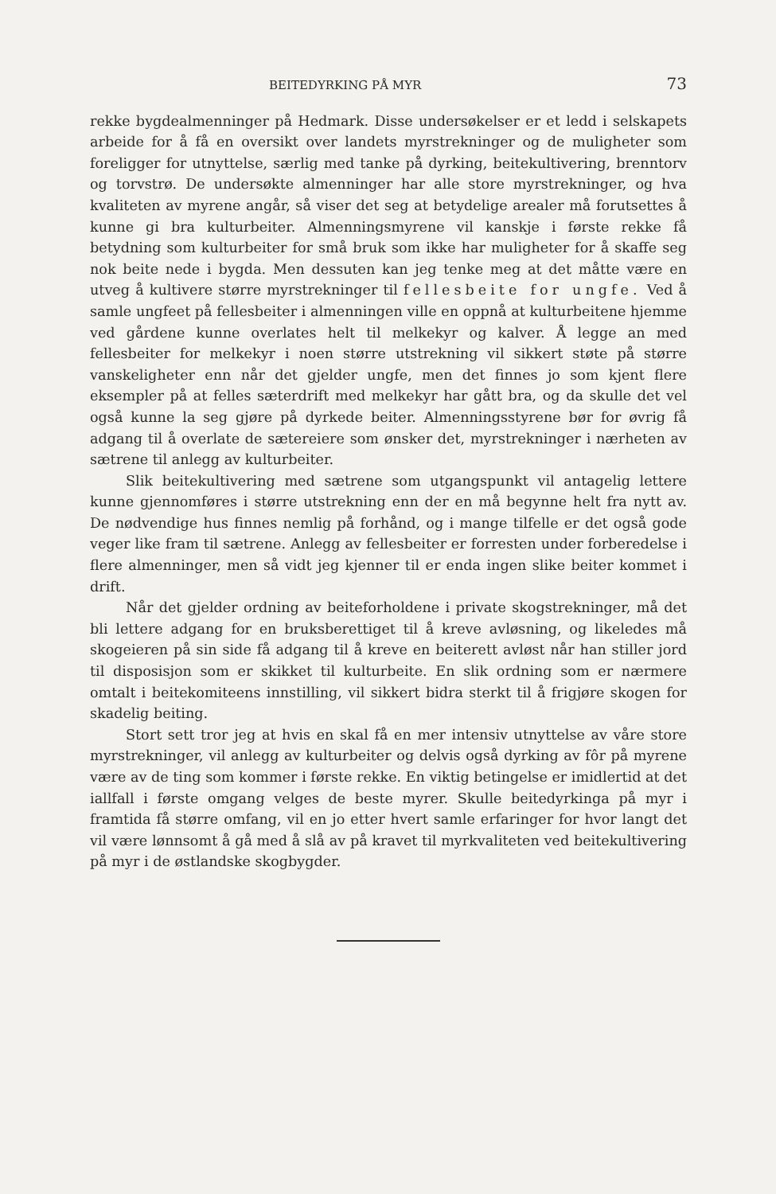BEITEDYRKING PÅ MYR 73
rekke bygdealmenninger på Hedmark. Disse undersøkelser er et ledd i selskapets arbeide for å få en oversikt over landets myrstrekninger og de muligheter som foreligger for utnyttelse, særlig med tanke på dyrking, beitekultivering, brenntorv og torvstrø. De undersøkte almenninger har alle store myrstrekninger, og hva kvaliteten av myrene angår, så viser det seg at betydelige arealer må forutsettes å kunne gi bra kulturbeiter. Almenningsmyrene vil kanskje i første rekke få betydning som kulturbeiter for små bruk som ikke har muligheter for å skaffe seg nok beite nede i bygda. Men dessuten kan jeg tenke meg at det måtte være en utveg å kultivere større myrstrekninger til fellesbeite for ungfe. Ved å samle ungfeet på fellesbeiter i almenningen ville en oppnå at kulturbeitene hjemme ved gårdene kunne overlates helt til melkekyr og kalver. Å legge an med fellesbeiter for melkekyr i noen større utstrekning vil sikkert støte på større vanskeligheter enn når det gjelder ungfe, men det finnes jo som kjent flere eksempler på at felles sæterdrift med melkekyr har gått bra, og da skulle det vel også kunne la seg gjøre på dyrkede beiter. Almenningsstyrene bør for øvrig få adgang til å overlate de sætereiere som ønsker det, myrstrekninger i nærheten av sætrene til anlegg av kulturbeiter.
Slik beitekultivering med sætrene som utgangspunkt vil antagelig lettere kunne gjennomføres i større utstrekning enn der en må begynne helt fra nytt av. De nødvendige hus finnes nemlig på forhånd, og i mange tilfelle er det også gode veger like fram til sætrene. Anlegg av fellesbeiter er forresten under forberedelse i flere almenninger, men så vidt jeg kjenner til er enda ingen slike beiter kommet i drift.
Når det gjelder ordning av beiteforholdene i private skogstrekninger, må det bli lettere adgang for en bruksberettiget til å kreve avløsning, og likeledes må skogeieren på sin side få adgang til å kreve en beiterett avløst når han stiller jord til disposisjon som er skikket til kulturbeite. En slik ordning som er nærmere omtalt i beitekomiteens innstilling, vil sikkert bidra sterkt til å frigjøre skogen for skadelig beiting.
Stort sett tror jeg at hvis en skal få en mer intensiv utnyttelse av våre store myrstrekninger, vil anlegg av kulturbeiter og delvis også dyrking av fôr på myrene være av de ting som kommer i første rekke. En viktig betingelse er imidlertid at det iallfall i første omgang velges de beste myrer. Skulle beitedyrkinga på myr i framtida få større omfang, vil en jo etter hvert samle erfaringer for hvor langt det vil være lønnsomt å gå med å slå av på kravet til myrkvaliteten ved beitekultivering på myr i de østlandske skogbygder.